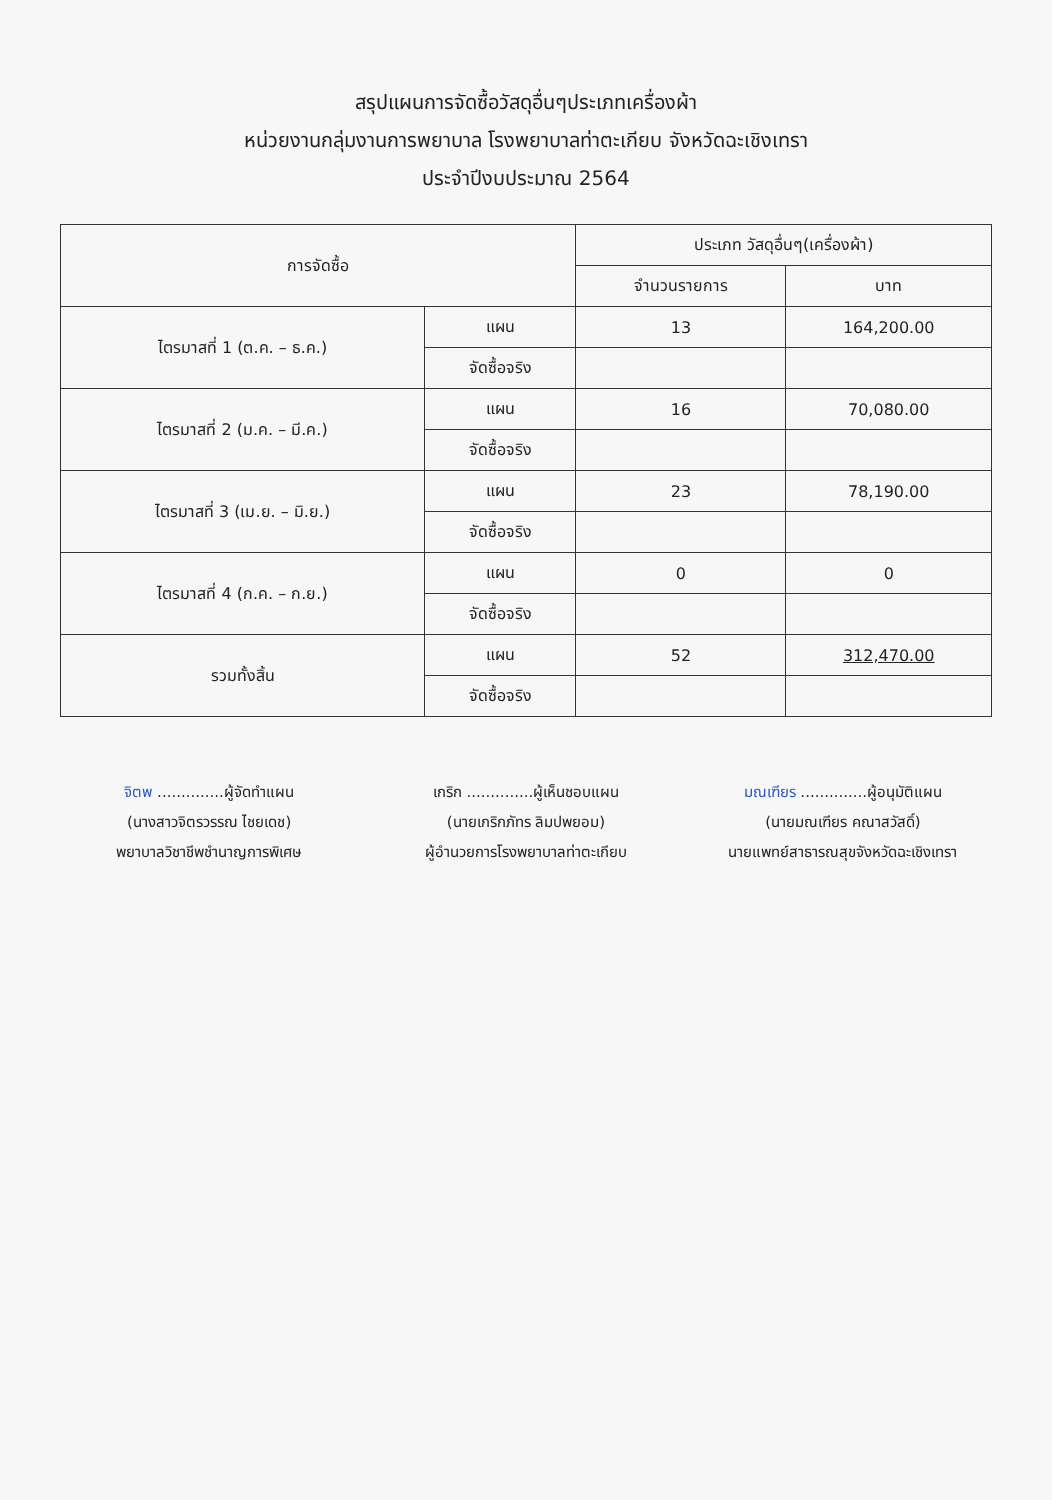สรุปแผนการจัดซื้อวัสดุอื่นๆประเภทเครื่องผ้า
หน่วยงานกลุ่มงานการพยาบาล โรงพยาบาลท่าตะเกียบ จังหวัดฉะเชิงเทรา
ประจำปีงบประมาณ 2564
| การจัดซื้อ | | ประเภท วัสดุอื่นๆ(เครื่องผ้า) | |
| --- | --- | --- | --- |
| | | จำนวนรายการ | บาท |
| ไตรมาสที่ 1 (ต.ค. – ธ.ค.) | แผน | 13 | 164,200.00 |
| | จัดซื้อจริง | | |
| ไตรมาสที่ 2 (ม.ค. – มี.ค.) | แผน | 16 | 70,080.00 |
| | จัดซื้อจริง | | |
| ไตรมาสที่ 3 (เม.ย. – มิ.ย.) | แผน | 23 | 78,190.00 |
| | จัดซื้อจริง | | |
| ไตรมาสที่ 4 (ก.ค. – ก.ย.) | แผน | 0 | 0 |
| | จัดซื้อจริง | | |
| รวมทั้งสิ้น | แผน | 52 | 312,470.00 |
| | จัดซื้อจริง | | |
จิตพ ..............ผู้จัดทำแผน
(นางสาวจิตรวรรณ ไชยเดช)
พยาบาลวิชาชีพชำนาญการพิเศษ
เกริก ..............ผู้เห็นชอบแผน
(นายเกริกภัทร ลิมปพยอม)
ผู้อำนวยการโรงพยาบาลท่าตะเกียบ
มณเฑียร ..............ผู้อนุมัติแผน
(นายมณเฑียร คณาสวัสดิ์)
นายแพทย์สาธารณสุขจังหวัดฉะเชิงเทรา